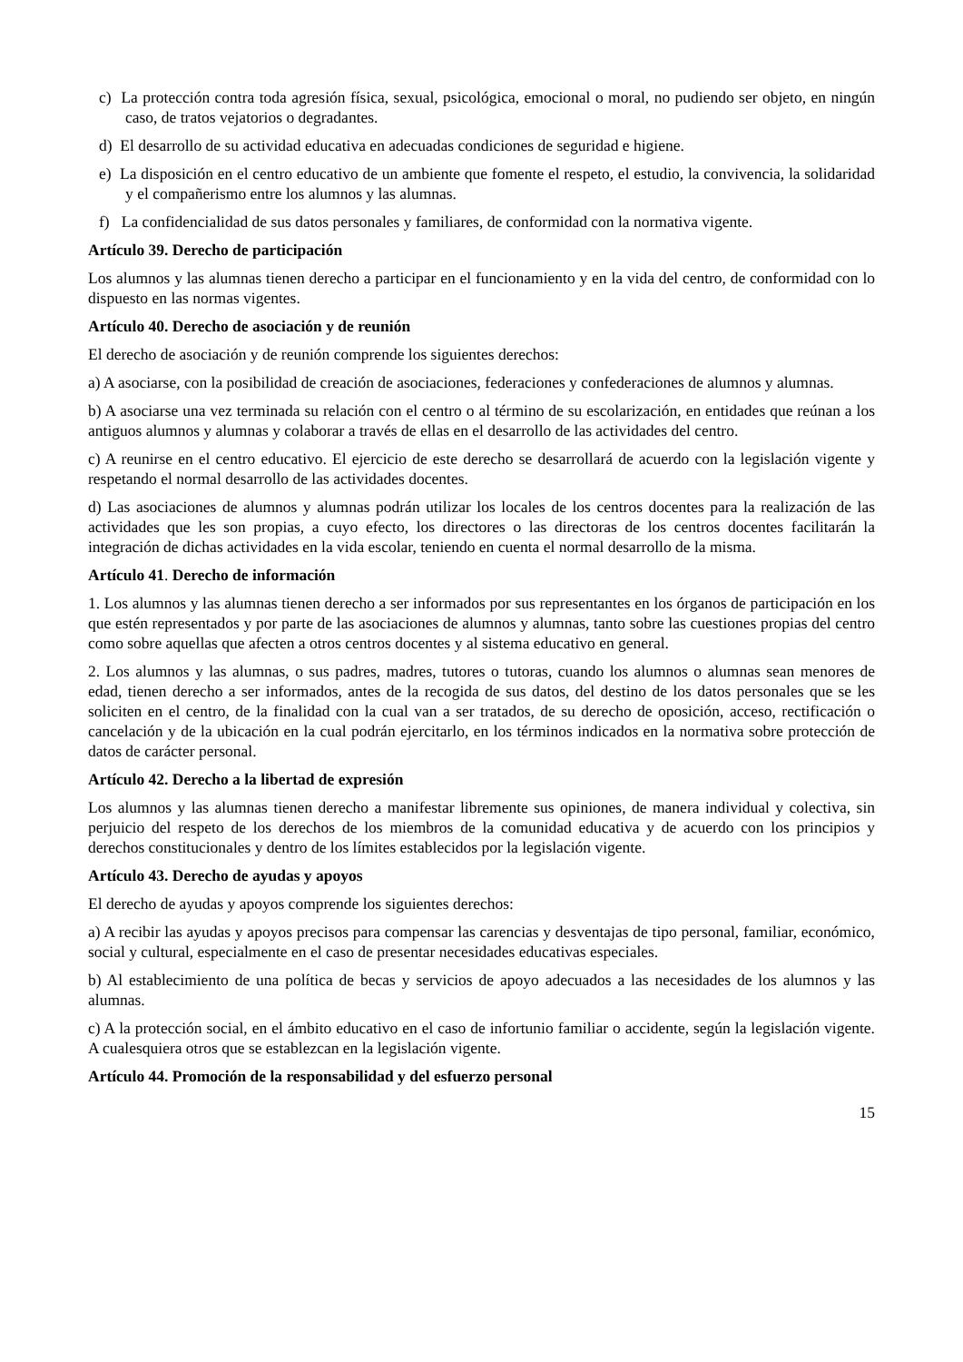c) La protección contra toda agresión física, sexual, psicológica, emocional o moral, no pudiendo ser objeto, en ningún caso, de tratos vejatorios o degradantes.
d) El desarrollo de su actividad educativa en adecuadas condiciones de seguridad e higiene.
e) La disposición en el centro educativo de un ambiente que fomente el respeto, el estudio, la convivencia, la solidaridad y el compañerismo entre los alumnos y las alumnas.
f) La confidencialidad de sus datos personales y familiares, de conformidad con la normativa vigente.
Artículo 39. Derecho de participación
Los alumnos y las alumnas tienen derecho a participar en el funcionamiento y en la vida del centro, de conformidad con lo dispuesto en las normas vigentes.
Artículo 40. Derecho de asociación y de reunión
El derecho de asociación y de reunión comprende los siguientes derechos:
a) A asociarse, con la posibilidad de creación de asociaciones, federaciones y confederaciones de alumnos y alumnas.
b) A asociarse una vez terminada su relación con el centro o al término de su escolarización, en entidades que reúnan a los antiguos alumnos y alumnas y colaborar a través de ellas en el desarrollo de las actividades del centro.
c) A reunirse en el centro educativo. El ejercicio de este derecho se desarrollará de acuerdo con la legislación vigente y respetando el normal desarrollo de las actividades docentes.
d) Las asociaciones de alumnos y alumnas podrán utilizar los locales de los centros docentes para la realización de las actividades que les son propias, a cuyo efecto, los directores o las directoras de los centros docentes facilitarán la integración de dichas actividades en la vida escolar, teniendo en cuenta el normal desarrollo de la misma.
Artículo 41. Derecho de información
1. Los alumnos y las alumnas tienen derecho a ser informados por sus representantes en los órganos de participación en los que estén representados y por parte de las asociaciones de alumnos y alumnas, tanto sobre las cuestiones propias del centro como sobre aquellas que afecten a otros centros docentes y al sistema educativo en general.
2. Los alumnos y las alumnas, o sus padres, madres, tutores o tutoras, cuando los alumnos o alumnas sean menores de edad, tienen derecho a ser informados, antes de la recogida de sus datos, del destino de los datos personales que se les soliciten en el centro, de la finalidad con la cual van a ser tratados, de su derecho de oposición, acceso, rectificación o cancelación y de la ubicación en la cual podrán ejercitarlo, en los términos indicados en la normativa sobre protección de datos de carácter personal.
Artículo 42. Derecho a la libertad de expresión
Los alumnos y las alumnas tienen derecho a manifestar libremente sus opiniones, de manera individual y colectiva, sin perjuicio del respeto de los derechos de los miembros de la comunidad educativa y de acuerdo con los principios y derechos constitucionales y dentro de los límites establecidos por la legislación vigente.
Artículo 43. Derecho de ayudas y apoyos
El derecho de ayudas y apoyos comprende los siguientes derechos:
a) A recibir las ayudas y apoyos precisos para compensar las carencias y desventajas de tipo personal, familiar, económico, social y cultural, especialmente en el caso de presentar necesidades educativas especiales.
b) Al establecimiento de una política de becas y servicios de apoyo adecuados a las necesidades de los alumnos y las alumnas.
c) A la protección social, en el ámbito educativo en el caso de infortunio familiar o accidente, según la legislación vigente. A cualesquiera otros que se establezcan en la legislación vigente.
Artículo 44. Promoción de la responsabilidad y del esfuerzo personal
15